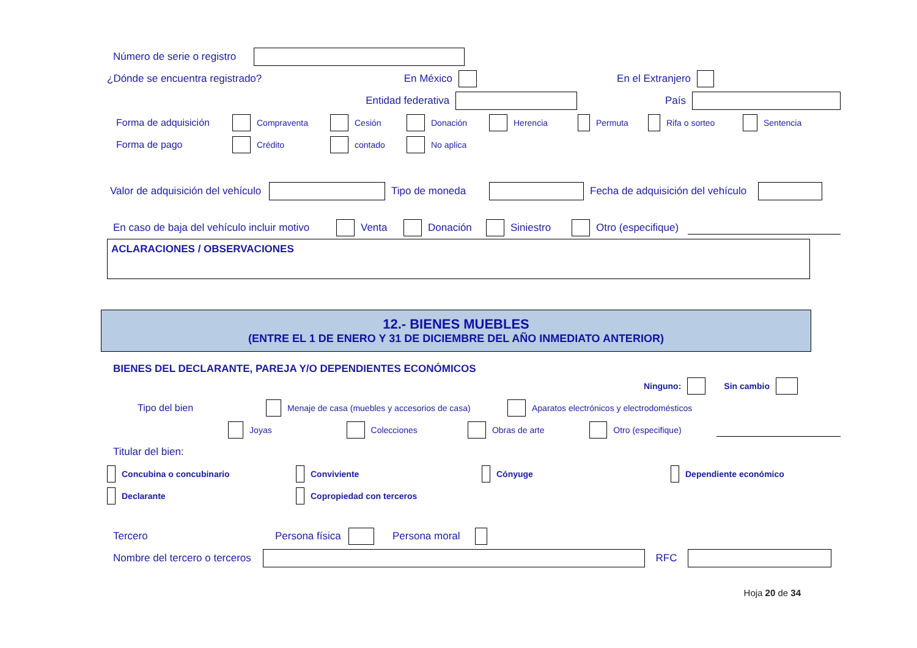Número de serie o registro
¿Dónde se encuentra registrado? En México En el Extranjero
Entidad federativa País
Forma de adquisición Compraventa Cesión Donación Herencia Permuta Rifa o sorteo Sentencia
Forma de pago Crédito contado No aplica
Valor de adquisición del vehículo Tipo de moneda Fecha de adquisición del vehículo
En caso de baja del vehículo incluir motivo Venta Donación Siniestro Otro (especifique)
ACLARACIONES / OBSERVACIONES
12.- BIENES MUEBLES
(ENTRE EL 1 DE ENERO Y 31 DE DICIEMBRE DEL AÑO INMEDIATO ANTERIOR)
BIENES DEL DECLARANTE, PAREJA Y/O DEPENDIENTES ECONÓMICOS
Ninguno: Sin cambio
Tipo del bien Menaje de casa (muebles y accesorios de casa) Aparatos electrónicos y electrodomésticos
Joyas Colecciones Obras de arte Otro (especifique)
Titular del bien:
Concubina o concubinario Conviviente Cónyuge Dependiente económico
Declarante Copropiedad con terceros
Tercero Persona física Persona moral
Nombre del tercero o terceros RFC
Hoja 20 de 34